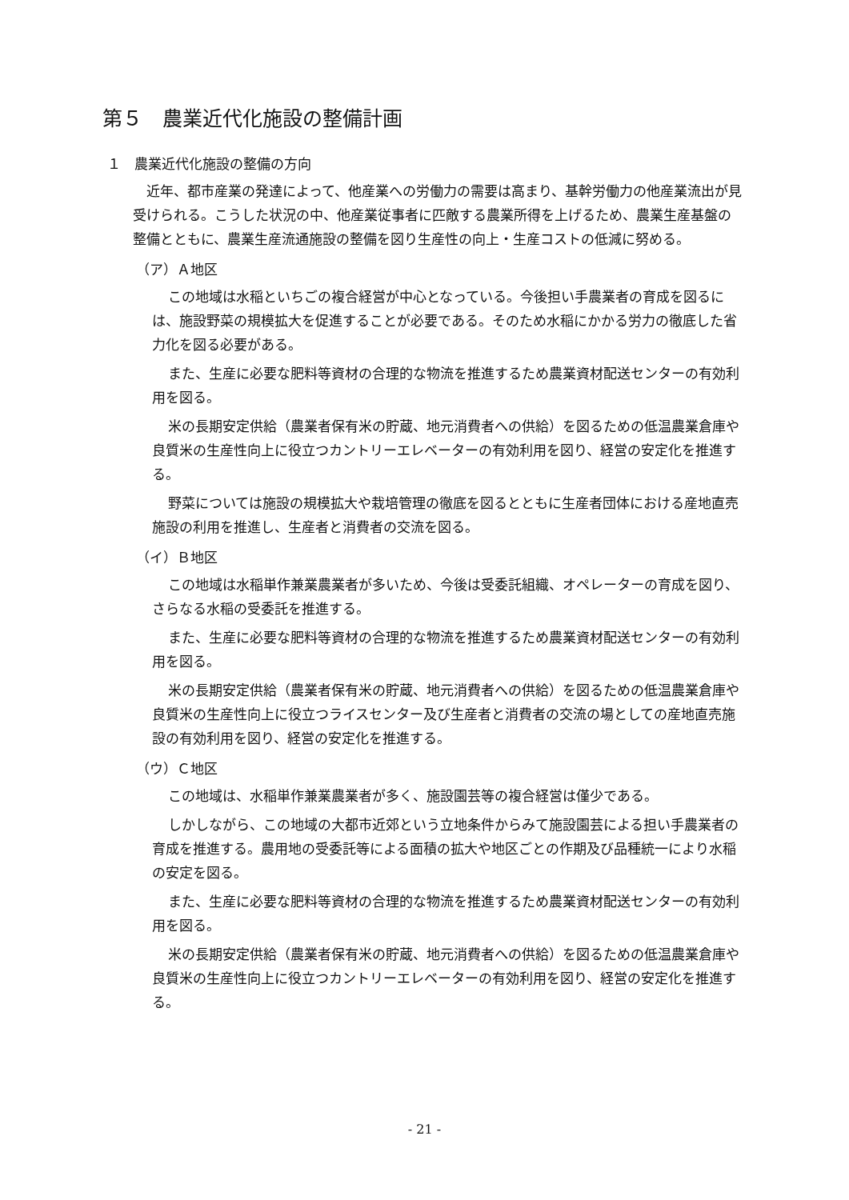第５　農業近代化施設の整備計画
１　農業近代化施設の整備の方向
近年、都市産業の発達によって、他産業への労働力の需要は高まり、基幹労働力の他産業流出が見受けられる。こうした状況の中、他産業従事者に匹敵する農業所得を上げるため、農業生産基盤の整備とともに、農業生産流通施設の整備を図り生産性の向上・生産コストの低減に努める。
（ア）Ａ地区
この地域は水稲といちごの複合経営が中心となっている。今後担い手農業者の育成を図るには、施設野菜の規模拡大を促進することが必要である。そのため水稲にかかる労力の徹底した省力化を図る必要がある。
また、生産に必要な肥料等資材の合理的な物流を推進するため農業資材配送センターの有効利用を図る。
米の長期安定供給（農業者保有米の貯蔵、地元消費者への供給）を図るための低温農業倉庫や良質米の生産性向上に役立つカントリーエレベーターの有効利用を図り、経営の安定化を推進する。
野菜については施設の規模拡大や栽培管理の徹底を図るとともに生産者団体における産地直売施設の利用を推進し、生産者と消費者の交流を図る。
（イ）Ｂ地区
この地域は水稲単作兼業農業者が多いため、今後は受委託組織、オペレーターの育成を図り、さらなる水稲の受委託を推進する。
また、生産に必要な肥料等資材の合理的な物流を推進するため農業資材配送センターの有効利用を図る。
米の長期安定供給（農業者保有米の貯蔵、地元消費者への供給）を図るための低温農業倉庫や良質米の生産性向上に役立つライスセンター及び生産者と消費者の交流の場としての産地直売施設の有効利用を図り、経営の安定化を推進する。
（ウ）Ｃ地区
この地域は、水稲単作兼業農業者が多く、施設園芸等の複合経営は僅少である。
しかしながら、この地域の大都市近郊という立地条件からみて施設園芸による担い手農業者の育成を推進する。農用地の受委託等による面積の拡大や地区ごとの作期及び品種統一により水稲の安定を図る。
また、生産に必要な肥料等資材の合理的な物流を推進するため農業資材配送センターの有効利用を図る。
米の長期安定供給（農業者保有米の貯蔵、地元消費者への供給）を図るための低温農業倉庫や良質米の生産性向上に役立つカントリーエレベーターの有効利用を図り、経営の安定化を推進する。
- 21 -